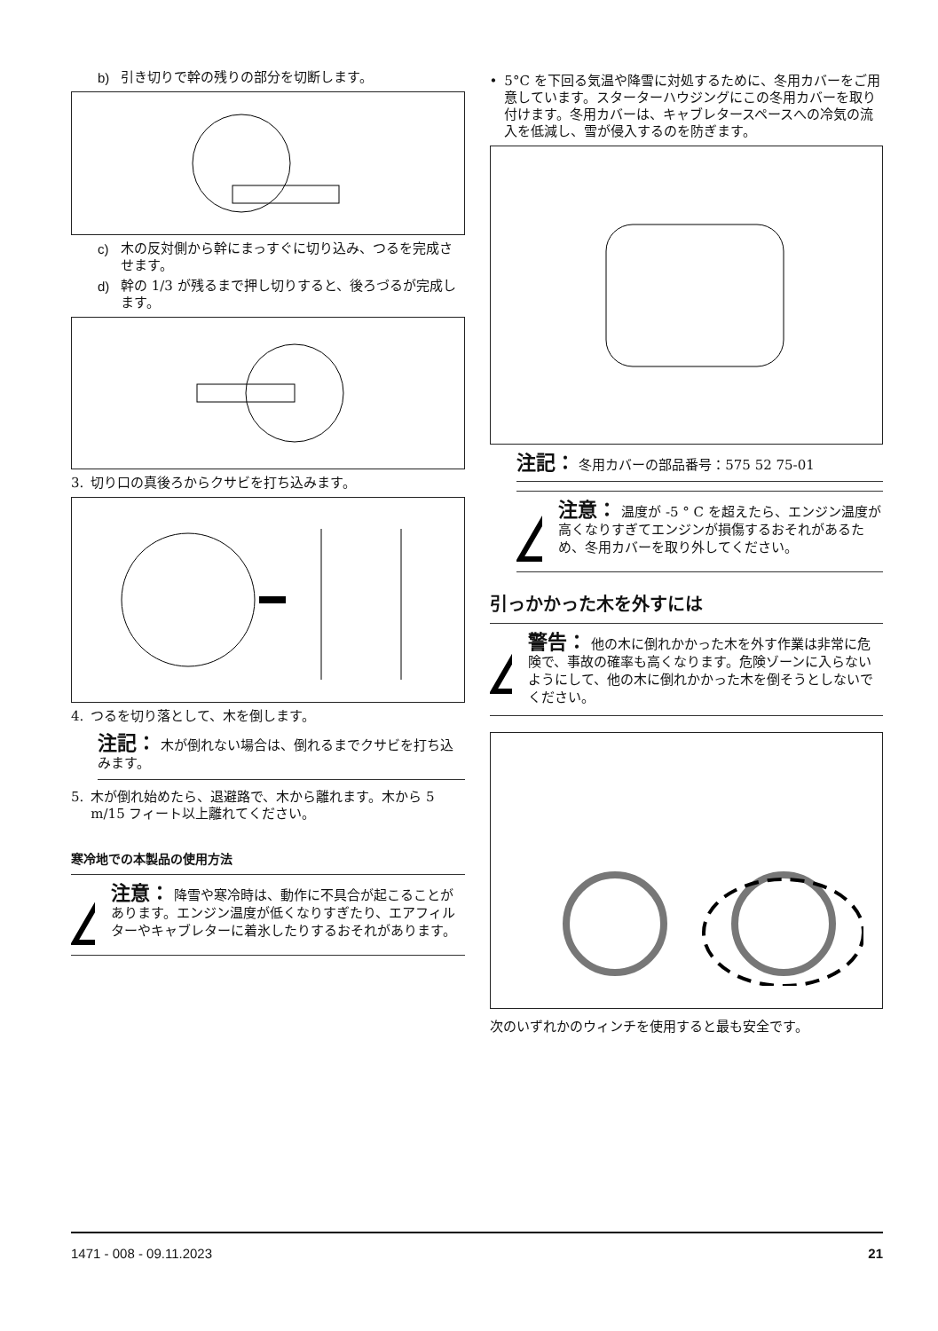b) 引き切りで幹の残りの部分を切断します。
c) 木の反対側から幹にまっすぐに切り込み、つるを完成させます。
d) 幹の 1/3 が残るまで押し切りすると、後ろづるが完成します。
3. 切り口の真後ろからクサビを打ち込みます。
4. つるを切り落として、木を倒します。
注記： 木が倒れない場合は、倒れるまでクサビを打ち込みます。
5. 木が倒れ始めたら、退避路で、木から離れます。木から 5 m/15 フィート以上離れてください。
寒冷地での本製品の使用方法
!
注意： 降雪や寒冷時は、動作に不具合が起こることがあります。エンジン温度が低くなりすぎたり、エアフィルターやキャブレターに着氷したりするおそれがあります。
• 5°C を下回る気温や降雪に対処するために、冬用カバーをご用意しています。スターターハウジングにこの冬用カバーを取り付けます。冬用カバーは、キャブレタースペースへの冷気の流入を低減し、雪が侵入するのを防ぎます。
注記： 冬用カバーの部品番号：575 52 75-01
!
注意： 温度が -5 ° C を超えたら、エンジン温度が高くなりすぎてエンジンが損傷するおそれがあるため、冬用カバーを取り外してください。
引っかかった木を外すには
!
警告： 他の木に倒れかかった木を外す作業は非常に危険で、事故の確率も高くなります。危険ゾーンに入らないようにして、他の木に倒れかかった木を倒そうとしないでください。
次のいずれかのウィンチを使用すると最も安全です。
1471 - 008 - 09.11.2023 21